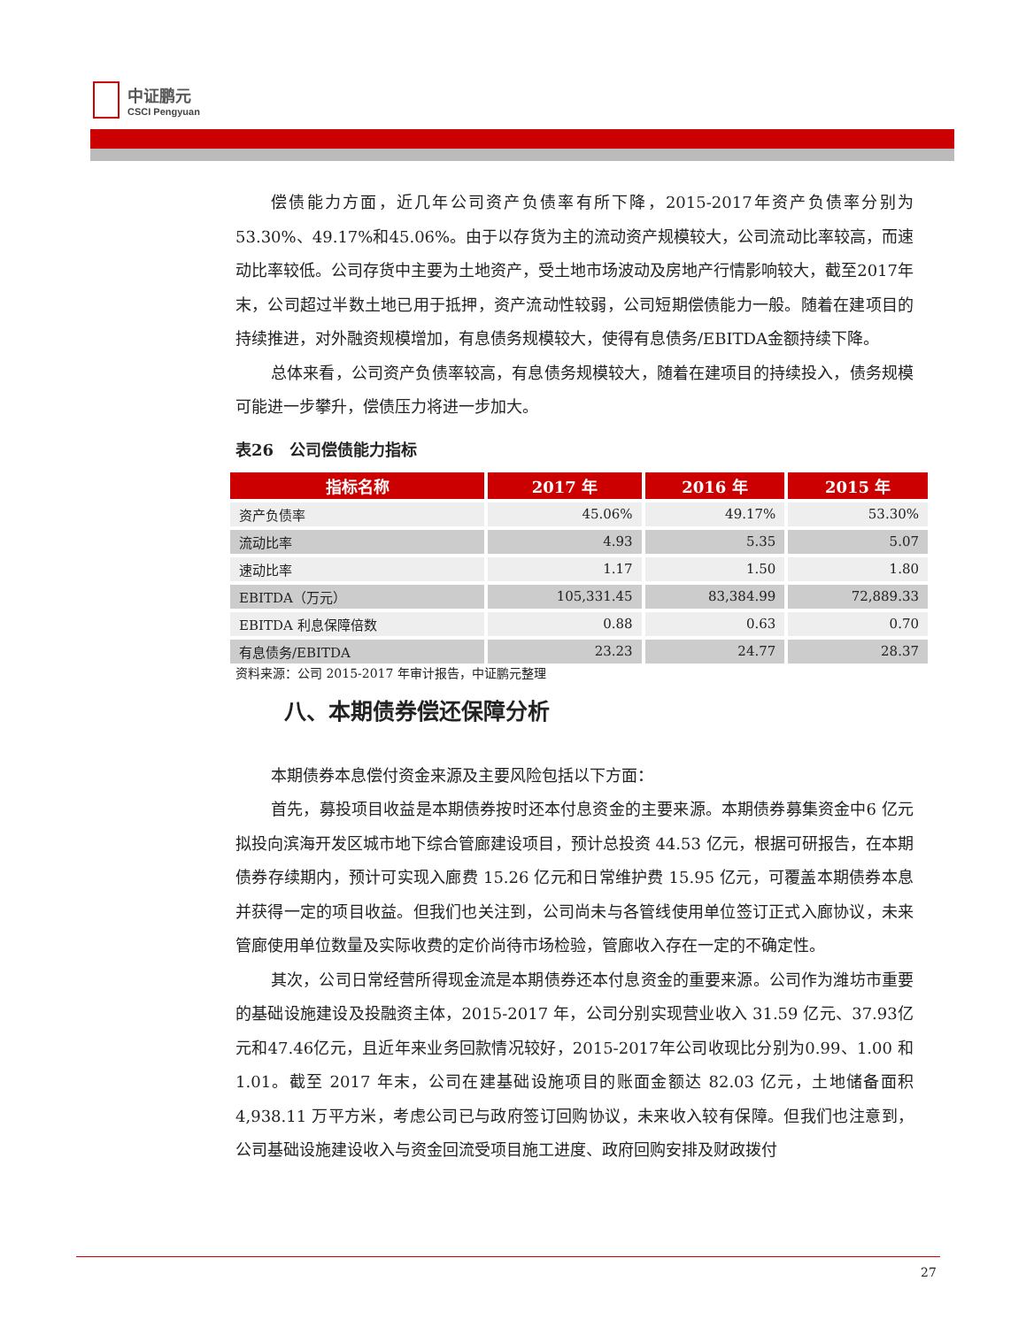中证鹏元
CSCI Pengyuan
偿债能力方面，近几年公司资产负债率有所下降，2015-2017年资产负债率分别为53.30%、49.17%和45.06%。由于以存货为主的流动资产规模较大，公司流动比率较高，而速动比率较低。公司存货中主要为土地资产，受土地市场波动及房地产行情影响较大，截至2017年末，公司超过半数土地已用于抵押，资产流动性较弱，公司短期偿债能力一般。随着在建项目的持续推进，对外融资规模增加，有息债务规模较大，使得有息债务/EBITDA金额持续下降。
总体来看，公司资产负债率较高，有息债务规模较大，随着在建项目的持续投入，债务规模可能进一步攀升，偿债压力将进一步加大。
表26　公司偿债能力指标
| 指标名称 | 2017 年 | 2016 年 | 2015 年 |
| --- | --- | --- | --- |
| 资产负债率 | 45.06% | 49.17% | 53.30% |
| 流动比率 | 4.93 | 5.35 | 5.07 |
| 速动比率 | 1.17 | 1.50 | 1.80 |
| EBITDA（万元） | 105,331.45 | 83,384.99 | 72,889.33 |
| EBITDA 利息保障倍数 | 0.88 | 0.63 | 0.70 |
| 有息债务/EBITDA | 23.23 | 24.77 | 28.37 |
资料来源：公司 2015-2017 年审计报告，中证鹏元整理
八、本期债券偿还保障分析
本期债券本息偿付资金来源及主要风险包括以下方面：
首先，募投项目收益是本期债券按时还本付息资金的主要来源。本期债券募集资金中6 亿元拟投向滨海开发区城市地下综合管廊建设项目，预计总投资 44.53 亿元，根据可研报告，在本期债券存续期内，预计可实现入廊费 15.26 亿元和日常维护费 15.95 亿元，可覆盖本期债券本息并获得一定的项目收益。但我们也关注到，公司尚未与各管线使用单位签订正式入廊协议，未来管廊使用单位数量及实际收费的定价尚待市场检验，管廊收入存在一定的不确定性。
其次，公司日常经营所得现金流是本期债券还本付息资金的重要来源。公司作为潍坊市重要的基础设施建设及投融资主体，2015-2017 年，公司分别实现营业收入 31.59 亿元、37.93亿元和47.46亿元，且近年来业务回款情况较好，2015-2017年公司收现比分别为0.99、1.00 和 1.01。截至 2017 年末，公司在建基础设施项目的账面金额达 82.03 亿元，土地储备面积 4,938.11 万平方米，考虑公司已与政府签订回购协议，未来收入较有保障。但我们也注意到，公司基础设施建设收入与资金回流受项目施工进度、政府回购安排及财政拨付
27